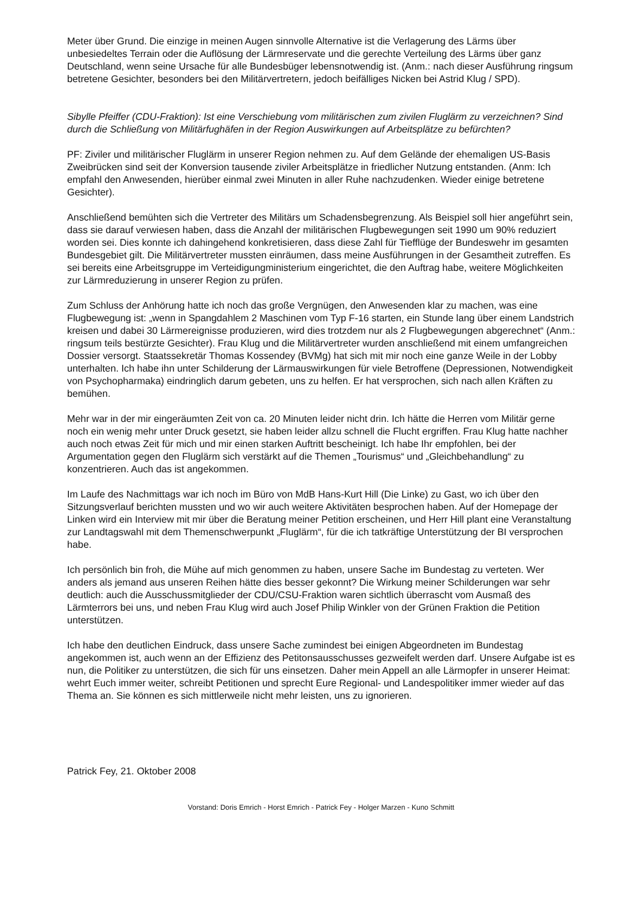Meter über Grund. Die einzige in meinen Augen sinnvolle Alternative ist die Verlagerung des Lärms über unbesiedeltes Terrain oder die Auflösung der Lärmreservate und die gerechte Verteilung des Lärms über ganz Deutschland, wenn seine Ursache für alle Bundesbüger lebensnotwendig ist. (Anm.: nach dieser Ausführung ringsum betretene Gesichter, besonders bei den Militärvertretern, jedoch beifälliges Nicken bei Astrid Klug / SPD).
Sibylle Pfeiffer (CDU-Fraktion): Ist eine Verschiebung vom militärischen zum zivilen Fluglärm zu verzeichnen? Sind durch die Schließung von Militärfughäfen in der Region Auswirkungen auf Arbeitsplätze zu befürchten?
PF: Ziviler und militärischer Fluglärm in unserer Region nehmen zu. Auf dem Gelände der ehemaligen US-Basis Zweibrücken sind seit der Konversion tausende ziviler Arbeitsplätze in friedlicher Nutzung entstanden. (Anm: Ich empfahl den Anwesenden, hierüber einmal zwei Minuten in aller Ruhe nachzudenken. Wieder einige betretene Gesichter).
Anschließend bemühten sich die Vertreter des Militärs um Schadensbegrenzung. Als Beispiel soll hier angeführt sein, dass sie darauf verwiesen haben, dass die Anzahl der militärischen Flugbewegungen seit 1990 um 90% reduziert worden sei. Dies konnte ich dahingehend konkretisieren, dass diese Zahl für Tiefflüge der Bundeswehr im gesamten Bundesgebiet gilt. Die Militärvertreter mussten einräumen, dass meine Ausführungen in der Gesamtheit zutreffen. Es sei bereits eine Arbeitsgruppe im Verteidigungministerium eingerichtet, die den Auftrag habe, weitere Möglichkeiten zur Lärmreduzierung in unserer Region zu prüfen.
Zum Schluss der Anhörung hatte ich noch das große Vergnügen, den Anwesenden klar zu machen, was eine Flugbewegung ist: „wenn in Spangdahlem 2 Maschinen vom Typ F-16 starten, ein Stunde lang über einem Landstrich kreisen und dabei 30 Lärmereignisse produzieren, wird dies trotzdem nur als 2 Flugbewegungen abgerechnet“ (Anm.: ringsum teils bestürzte Gesichter). Frau Klug und die Militärvertreter wurden anschließend mit einem umfangreichen Dossier versorgt. Staatssekretär Thomas Kossendey (BVMg) hat sich mit mir noch eine ganze Weile in der Lobby unterhalten. Ich habe ihn unter Schilderung der Lärmauswirkungen für viele Betroffene (Depressionen, Notwendigkeit von Psychopharmaka) eindringlich darum gebeten, uns zu helfen. Er hat versprochen, sich nach allen Kräften zu bemühen.
Mehr war in der mir eingeräumten Zeit von ca. 20 Minuten leider nicht drin. Ich hätte die Herren vom Militär gerne noch ein wenig mehr unter Druck gesetzt, sie haben leider allzu schnell die Flucht ergriffen. Frau Klug hatte nachher auch noch etwas Zeit für mich und mir einen starken Auftritt bescheinigt. Ich habe Ihr empfohlen, bei der Argumentation gegen den Fluglärm sich verstärkt auf die Themen „Tourismus“ und „Gleichbehandlung“ zu konzentrieren. Auch das ist angekommen.
Im Laufe des Nachmittags war ich noch im Büro von MdB Hans-Kurt Hill (Die Linke) zu Gast, wo ich über den Sitzungsverlauf berichten mussten und wo wir auch weitere Aktivitäten besprochen haben. Auf der Homepage der Linken wird ein Interview mit mir über die Beratung meiner Petition erscheinen, und Herr Hill plant eine Veranstaltung zur Landtagswahl mit dem Themenschwerpunkt „Fluglärm“, für die ich tatkräftige Unterstützung der BI versprochen habe.
Ich persönlich bin froh, die Mühe auf mich genommen zu haben, unsere Sache im Bundestag zu verteten. Wer anders als jemand aus unseren Reihen hätte dies besser gekonnt? Die Wirkung meiner Schilderungen war sehr deutlich: auch die Ausschussmitglieder der CDU/CSU-Fraktion waren sichtlich überrascht vom Ausmaß des Lärmterrors bei uns, und neben Frau Klug wird auch Josef Philip Winkler von der Grünen Fraktion die Petition unterstützen.
Ich habe den deutlichen Eindruck, dass unsere Sache zumindest bei einigen Abgeordneten im Bundestag angekommen ist, auch wenn an der Effizienz des Petitonsausschusses gezweifelt werden darf. Unsere Aufgabe ist es nun, die Politiker zu unterstützen, die sich für uns einsetzen. Daher mein Appell an alle Lärmopfer in unserer Heimat: wehrt Euch immer weiter, schreibt Petitionen und sprecht Eure Regional- und Landespolitiker immer wieder auf das Thema an. Sie können es sich mittlerweile nicht mehr leisten, uns zu ignorieren.
Patrick Fey, 21. Oktober 2008
Vorstand: Doris Emrich - Horst Emrich - Patrick Fey - Holger Marzen - Kuno Schmitt